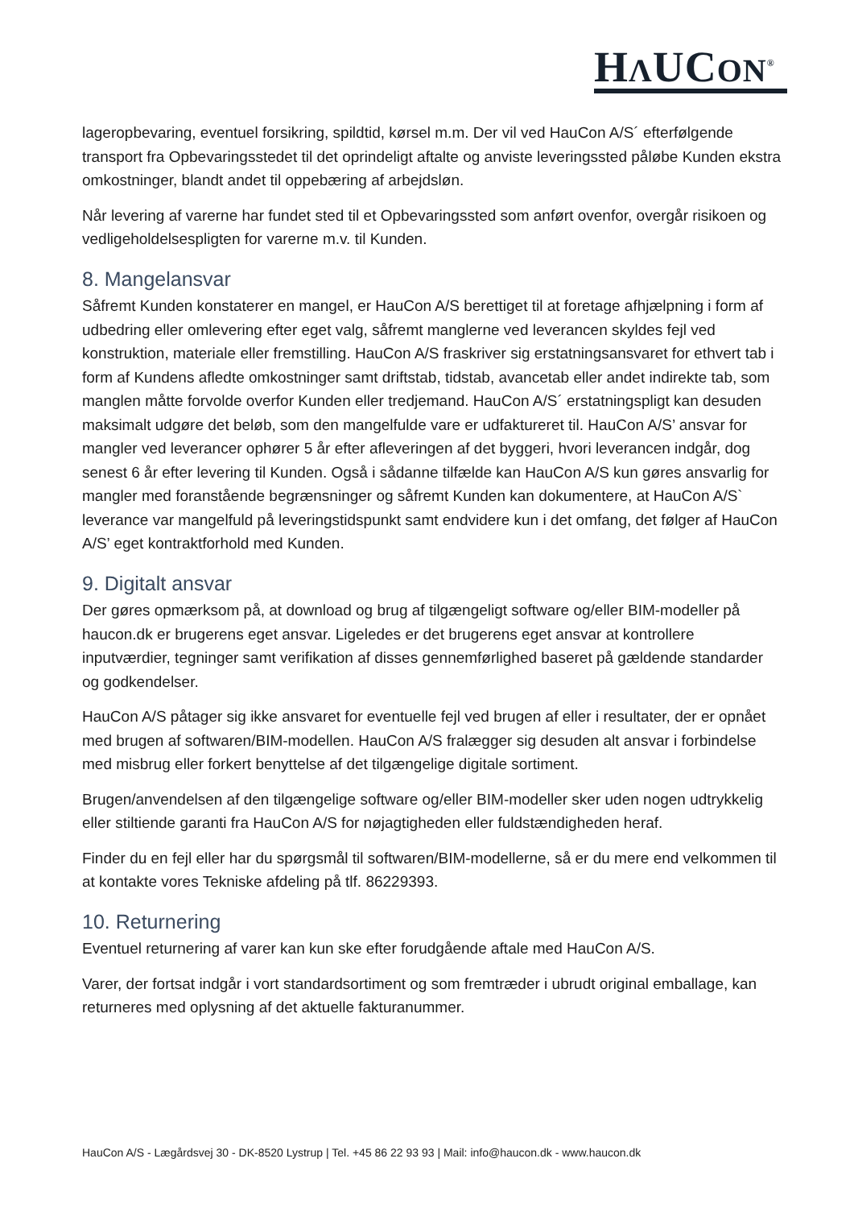HΛUCON<sup>®</sup>
lageropbevaring, eventuel forsikring, spildtid, kørsel m.m. Der vil ved HauCon A/S´ efterfølgende transport fra Opbevaringsstedet til det oprindeligt aftalte og anviste leveringssted påløbe Kunden ekstra omkostninger, blandt andet til oppebæring af arbejdsløn.
Når levering af varerne har fundet sted til et Opbevaringssted som anført ovenfor, overgår risikoen og vedligeholdelsespligten for varerne m.v. til Kunden.
8. Mangelansvar
Såfremt Kunden konstaterer en mangel, er HauCon A/S berettiget til at foretage afhjælpning i form af udbedring eller omlevering efter eget valg, såfremt manglerne ved leverancen skyldes fejl ved konstruktion, materiale eller fremstilling. HauCon A/S fraskriver sig erstatningsansvaret for ethvert tab i form af Kundens afledte omkostninger samt driftstab, tidstab, avancetab eller andet indirekte tab, som manglen måtte forvolde overfor Kunden eller tredjemand. HauCon A/S´ erstatningspligt kan desuden maksimalt udgøre det beløb, som den mangelfulde vare er udfaktureret til. HauCon A/S’ ansvar for mangler ved leverancer ophører 5 år efter afleveringen af det byggeri, hvori leverancen indgår, dog senest 6 år efter levering til Kunden. Også i sådanne tilfælde kan HauCon A/S kun gøres ansvarlig for mangler med foranstående begrænsninger og såfremt Kunden kan dokumentere, at HauCon A/S` leverance var mangelfuld på leveringstidspunkt samt endvidere kun i det omfang, det følger af HauCon A/S’ eget kontraktforhold med Kunden.
9. Digitalt ansvar
Der gøres opmærksom på, at download og brug af tilgængeligt software og/eller BIM-modeller på haucon.dk er brugerens eget ansvar. Ligeledes er det brugerens eget ansvar at kontrollere inputværdier, tegninger samt verifikation af disses gennemførlighed baseret på gældende standarder og godkendelser.
HauCon A/S påtager sig ikke ansvaret for eventuelle fejl ved brugen af eller i resultater, der er opnået med brugen af softwaren/BIM-modellen. HauCon A/S fralægger sig desuden alt ansvar i forbindelse med misbrug eller forkert benyttelse af det tilgængelige digitale sortiment.
Brugen/anvendelsen af den tilgængelige software og/eller BIM-modeller sker uden nogen udtrykkelig eller stiltiende garanti fra HauCon A/S for nøjagtigheden eller fuldstændigheden heraf.
Finder du en fejl eller har du spørgsmål til softwaren/BIM-modellerne, så er du mere end velkommen til at kontakte vores Tekniske afdeling på tlf. 86229393.
10. Returnering
Eventuel returnering af varer kan kun ske efter forudgående aftale med HauCon A/S.
Varer, der fortsat indgår i vort standardsortiment og som fremtræder i ubrudt original emballage, kan returneres med oplysning af det aktuelle fakturanummer.
HauCon A/S - Lægårdsvej 30 - DK-8520 Lystrup | Tel. +45 86 22 93 93 | Mail: info@haucon.dk - www.haucon.dk